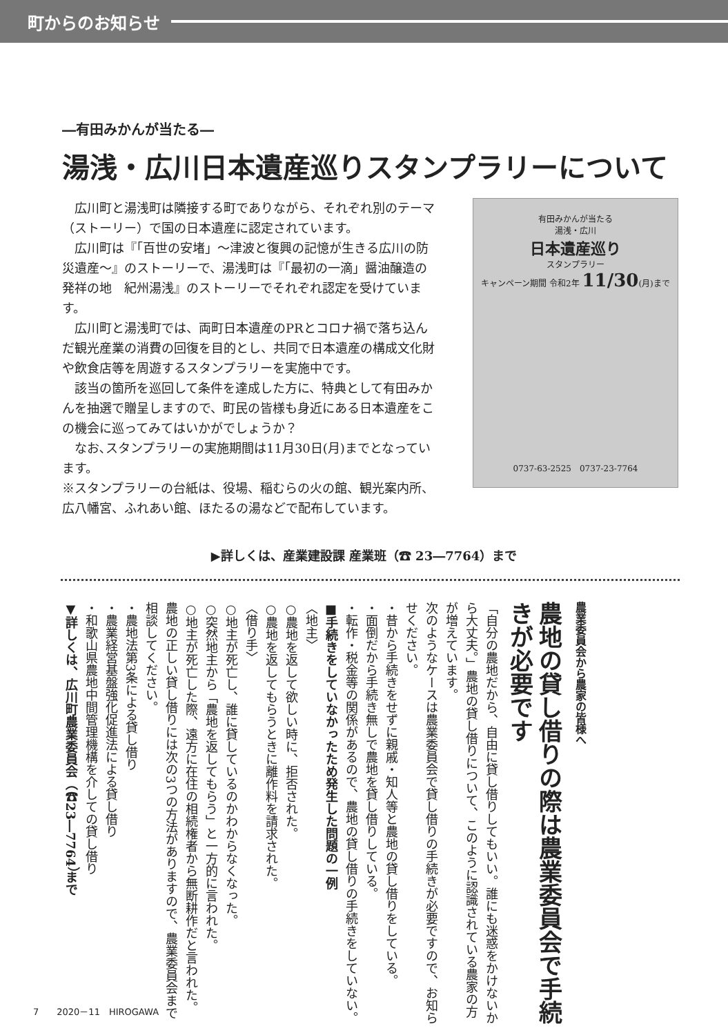町からのお知らせ
―有田みかんが当たる―
湯浅・広川日本遺産巡りスタンプラリーについて
広川町と湯浅町は隣接する町でありながら、それぞれ別のテーマ（ストーリー）で国の日本遺産に認定されています。
広川町は『「百世の安堵」～津波と復興の記憶が生きる広川の防災遺産～』のストーリーで、湯浅町は『「最初の一滴」醤油醸造の発祥の地　紀州湯浅』のストーリーでそれぞれ認定を受けています。
広川町と湯浅町では、両町日本遺産のPRとコロナ禍で落ち込んだ観光産業の消費の回復を目的とし、共同で日本遺産の構成文化財や飲食店等を周遊するスタンプラリーを実施中です。
該当の箇所を巡回して条件を達成した方に、特典として有田みかんを抽選で贈呈しますので、町民の皆様も身近にある日本遺産をこの機会に巡ってみてはいかがでしょうか？
なお､スタンプラリーの実施期間は11月30日(月)までとなっています。
※スタンプラリーの台紙は、役場、稲むらの火の館、観光案内所、広八幡宮、ふれあい館、ほたるの湯などで配布しています。
有田みかんが当たる
湯浅・広川
日本遺産巡り
スタンプラリー
キャンペーン期間 令和2年 11/30(月)まで
0737-63-2525　0737-23-7764
▶詳しくは、産業建設課 産業班（☎ 23―7764）まで
農業委員会から農家の皆様へ
農地の貸し借りの際は農業委員会で手続きが必要です
「自分の農地だから、自由に貸し借りしてもいい。誰にも迷惑をかけないから大丈夫。」農地の貸し借りについて、このように認識されている農家の方が増えています。
次のようなケースは農業委員会で貸し借りの手続きが必要ですので、お知らせください。
・昔から手続きをせずに親戚・知人等と農地の貸し借りをしている。
・面倒だから手続き無しで農地を貸し借りしている。
・転作・税金等の関係があるので、農地の貸し借りの手続きをしていない。
■手続きをしていなかったため発生した問題の一例
〈地主〉
○農地を返して欲しい時に、拒否された。
○農地を返してもらうときに離作料を請求された。
〈借り手〉
○地主が死亡し、誰に貸しているのかわからなくなった。
○突然地主から「農地を返してもらう」と一方的に言われた。
○地主が死亡した際、遠方に在住の相続権者から無断耕作だと言われた。
農地の正しい貸し借りには次の3つの方法がありますので、農業委員会まで相談してください。
・農地法第3条による貸し借り
・農業経営基盤強化促進法による貸し借り
・和歌山県農地中間管理機構を介しての貸し借り
▼詳しくは、広川町農業委員会（☎23―7764）まで
7　　2020－11　HIROGAWA